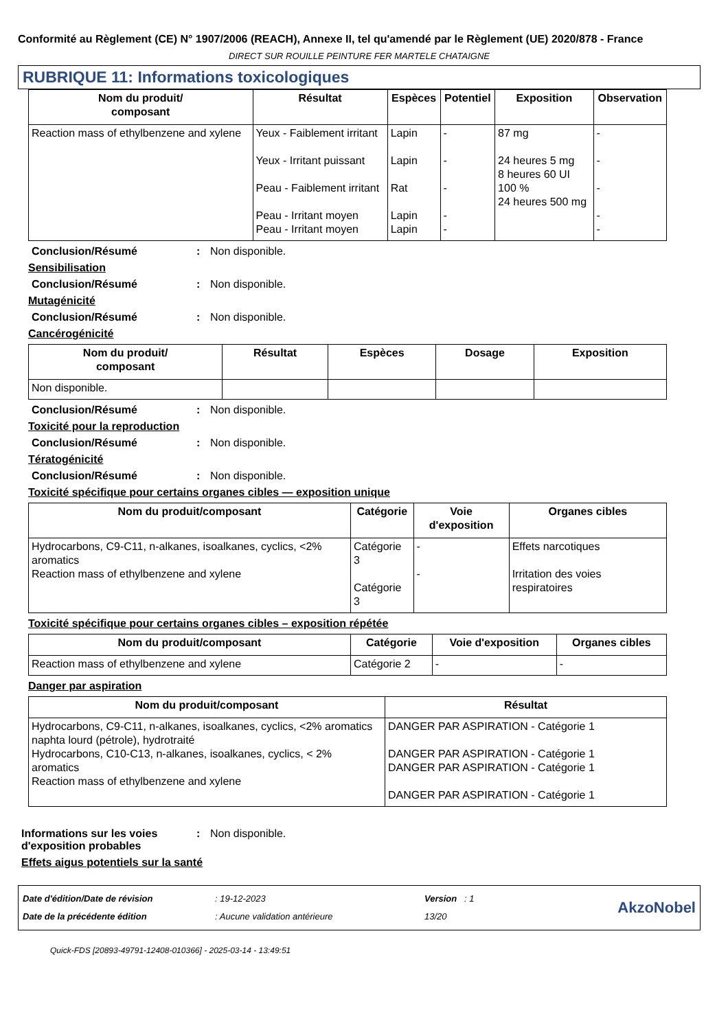Conformité au Règlement (CE) N° 1907/2006 (REACH), Annexe II, tel qu'amendé par le Règlement (UE) 2020/878 - France
DIRECT SUR ROUILLE PEINTURE FER MARTELE CHATAIGNE
RUBRIQUE 11: Informations toxicologiques
| Nom du produit/ composant | Résultat | Espèces | Potentiel | Exposition | Observation |
| --- | --- | --- | --- | --- | --- |
| Reaction mass of ethylbenzene and xylene | Yeux - Faiblement irritant Yeux - Irritant puissant Peau - Faiblement irritant Peau - Irritant moyen Peau - Irritant moyen | Lapin Lapin Rat Lapin Lapin | - - - - - | 87 mg 24 heures 5 mg 8 heures 60 UI 100 % 24 heures 500 mg | - - - - - |
Conclusion/Résumé: Non disponible.
Sensibilisation
Conclusion/Résumé: Non disponible.
Mutagénicité
Conclusion/Résumé: Non disponible.
Cancérogénicité
| Nom du produit/ composant | Résultat | Espèces | Dosage | Exposition |
| --- | --- | --- | --- | --- |
| Non disponible. | | | | |
Conclusion/Résumé: Non disponible.
Toxicité pour la reproduction
Conclusion/Résumé: Non disponible.
Tératogénicité
Conclusion/Résumé: Non disponible.
Toxicité spécifique pour certains organes cibles — exposition unique
| Nom du produit/composant | Catégorie | Voie d'exposition | Organes cibles |
| --- | --- | --- | --- |
| Hydrocarbons, C9-C11, n-alkanes, isoalkanes, cyclics, <2% aromatics Reaction mass of ethylbenzene and xylene | Catégorie 3 Catégorie 3 | - - | Effets narcotiques Irritation des voies respiratoires |
Toxicité spécifique pour certains organes cibles – exposition répétée
| Nom du produit/composant | Catégorie | Voie d'exposition | Organes cibles |
| --- | --- | --- | --- |
| Reaction mass of ethylbenzene and xylene | Catégorie 2 | - | - |
Danger par aspiration
| Nom du produit/composant | Résultat |
| --- | --- |
| Hydrocarbons, C9-C11, n-alkanes, isoalkanes, cyclics, <2% aromatics naphta lourd (pétrole), hydrotraité Hydrocarbons, C10-C13, n-alkanes, isoalkanes, cyclics, < 2% aromatics Reaction mass of ethylbenzene and xylene | DANGER PAR ASPIRATION - Catégorie 1 DANGER PAR ASPIRATION - Catégorie 1 DANGER PAR ASPIRATION - Catégorie 1 DANGER PAR ASPIRATION - Catégorie 1 |
Informations sur les voies d'exposition probables: Non disponible.
Effets aigus potentiels sur la santé
Date d'édition/Date de révision
Date de la précédente édition
: 19-12-2023
: Aucune validation antérieure
Version : 1
13/20
AkzoNobel
Quick-FDS [20893-49791-12408-010366] - 2025-03-14 - 13:49:51